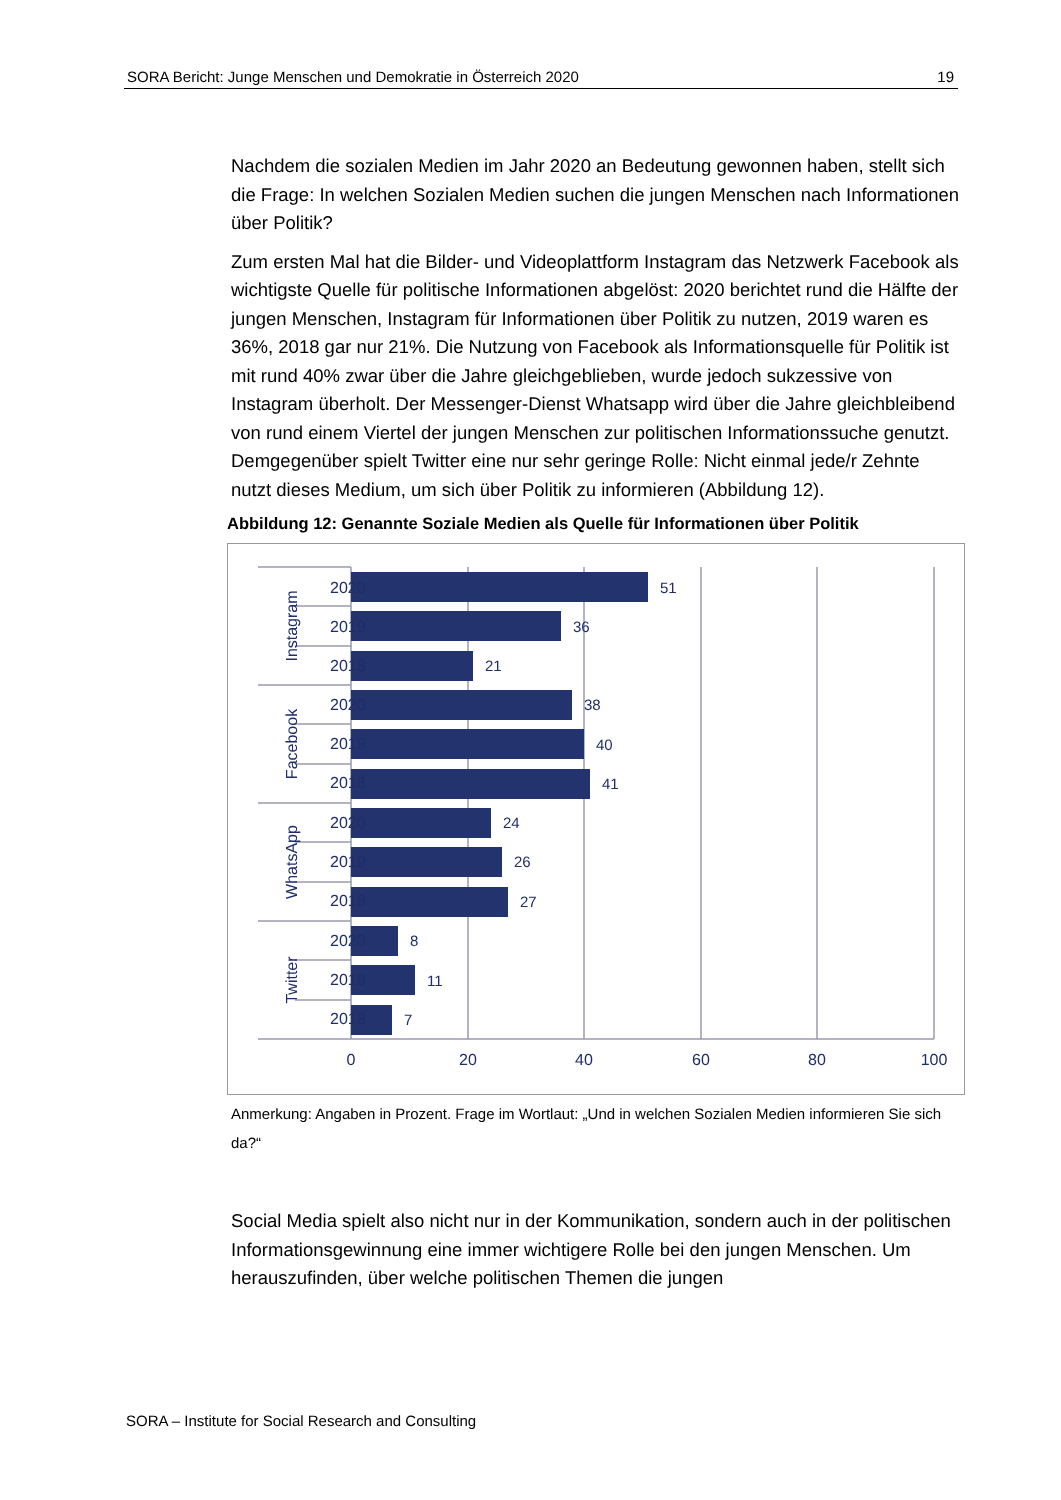SORA Bericht: Junge Menschen und Demokratie in Österreich 2020 19
Nachdem die sozialen Medien im Jahr 2020 an Bedeutung gewonnen haben, stellt sich die Frage: In welchen Sozialen Medien suchen die jungen Menschen nach Informationen über Politik?
Zum ersten Mal hat die Bilder- und Videoplattform Instagram das Netzwerk Facebook als wichtigste Quelle für politische Informationen abgelöst: 2020 berichtet rund die Hälfte der jungen Menschen, Instagram für Informationen über Politik zu nutzen, 2019 waren es 36%, 2018 gar nur 21%. Die Nutzung von Facebook als Informationsquelle für Politik ist mit rund 40% zwar über die Jahre gleichgeblieben, wurde jedoch sukzessive von Instagram überholt. Der Messenger-Dienst Whatsapp wird über die Jahre gleichbleibend von rund einem Viertel der jungen Menschen zur politischen Informationssuche genutzt. Demgegenüber spielt Twitter eine nur sehr geringe Rolle: Nicht einmal jede/r Zehnte nutzt dieses Medium, um sich über Politik zu informieren (Abbildung 12).
Abbildung 12: Genannte Soziale Medien als Quelle für Informationen über Politik
51
36
21
38
40
41
24
26
27
8
11
7
2020
2019
2018
2020
2019
2018
2020
2019
2018
2020
2019
2018
Instagram
Facebook
WhatsApp
Twitter
0
20
40
60
80
100
Anmerkung: Angaben in Prozent. Frage im Wortlaut: „Und in welchen Sozialen Medien informieren Sie sich da?“
Social Media spielt also nicht nur in der Kommunikation, sondern auch in der politischen Informationsgewinnung eine immer wichtigere Rolle bei den jungen Menschen. Um herauszufinden, über welche politischen Themen die jungen
SORA – Institute for Social Research and Consulting